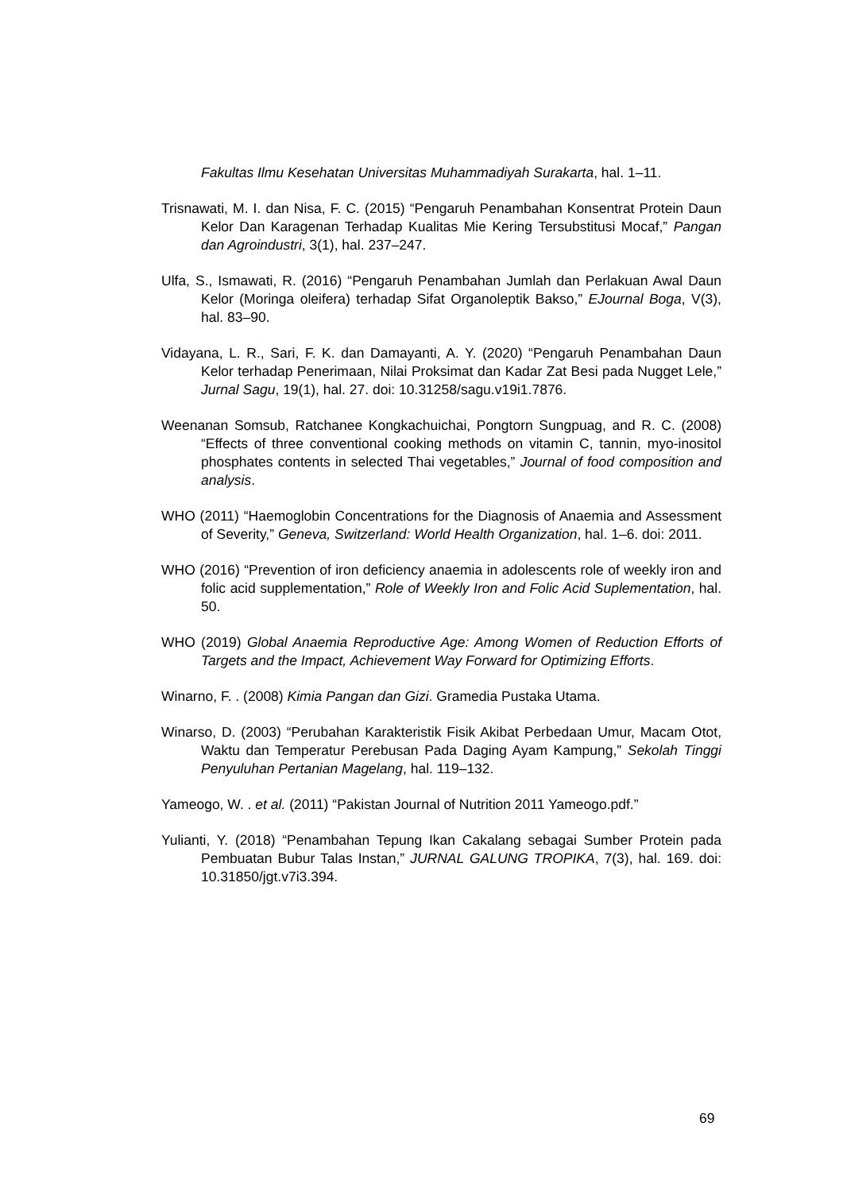Fakultas Ilmu Kesehatan Universitas Muhammadiyah Surakarta, hal. 1–11.
Trisnawati, M. I. dan Nisa, F. C. (2015) “Pengaruh Penambahan Konsentrat Protein Daun Kelor Dan Karagenan Terhadap Kualitas Mie Kering Tersubstitusi Mocaf,” Pangan dan Agroindustri, 3(1), hal. 237–247.
Ulfa, S., Ismawati, R. (2016) “Pengaruh Penambahan Jumlah dan Perlakuan Awal Daun Kelor (Moringa oleifera) terhadap Sifat Organoleptik Bakso,” EJournal Boga, V(3), hal. 83–90.
Vidayana, L. R., Sari, F. K. dan Damayanti, A. Y. (2020) “Pengaruh Penambahan Daun Kelor terhadap Penerimaan, Nilai Proksimat dan Kadar Zat Besi pada Nugget Lele,” Jurnal Sagu, 19(1), hal. 27. doi: 10.31258/sagu.v19i1.7876.
Weenanan Somsub, Ratchanee Kongkachuichai, Pongtorn Sungpuag, and R. C. (2008) “Effects of three conventional cooking methods on vitamin C, tannin, myo-inositol phosphates contents in selected Thai vegetables,” Journal of food composition and analysis.
WHO (2011) “Haemoglobin Concentrations for the Diagnosis of Anaemia and Assessment of Severity,” Geneva, Switzerland: World Health Organization, hal. 1–6. doi: 2011.
WHO (2016) “Prevention of iron deficiency anaemia in adolescents role of weekly iron and folic acid supplementation,” Role of Weekly Iron and Folic Acid Suplementation, hal. 50.
WHO (2019) Global Anaemia Reproductive Age: Among Women of Reduction Efforts of Targets and the Impact, Achievement Way Forward for Optimizing Efforts.
Winarno, F. . (2008) Kimia Pangan dan Gizi. Gramedia Pustaka Utama.
Winarso, D. (2003) “Perubahan Karakteristik Fisik Akibat Perbedaan Umur, Macam Otot, Waktu dan Temperatur Perebusan Pada Daging Ayam Kampung,” Sekolah Tinggi Penyuluhan Pertanian Magelang, hal. 119–132.
Yameogo, W. . et al. (2011) “Pakistan Journal of Nutrition 2011 Yameogo.pdf.”
Yulianti, Y. (2018) “Penambahan Tepung Ikan Cakalang sebagai Sumber Protein pada Pembuatan Bubur Talas Instan,” JURNAL GALUNG TROPIKA, 7(3), hal. 169. doi: 10.31850/jgt.v7i3.394.
69